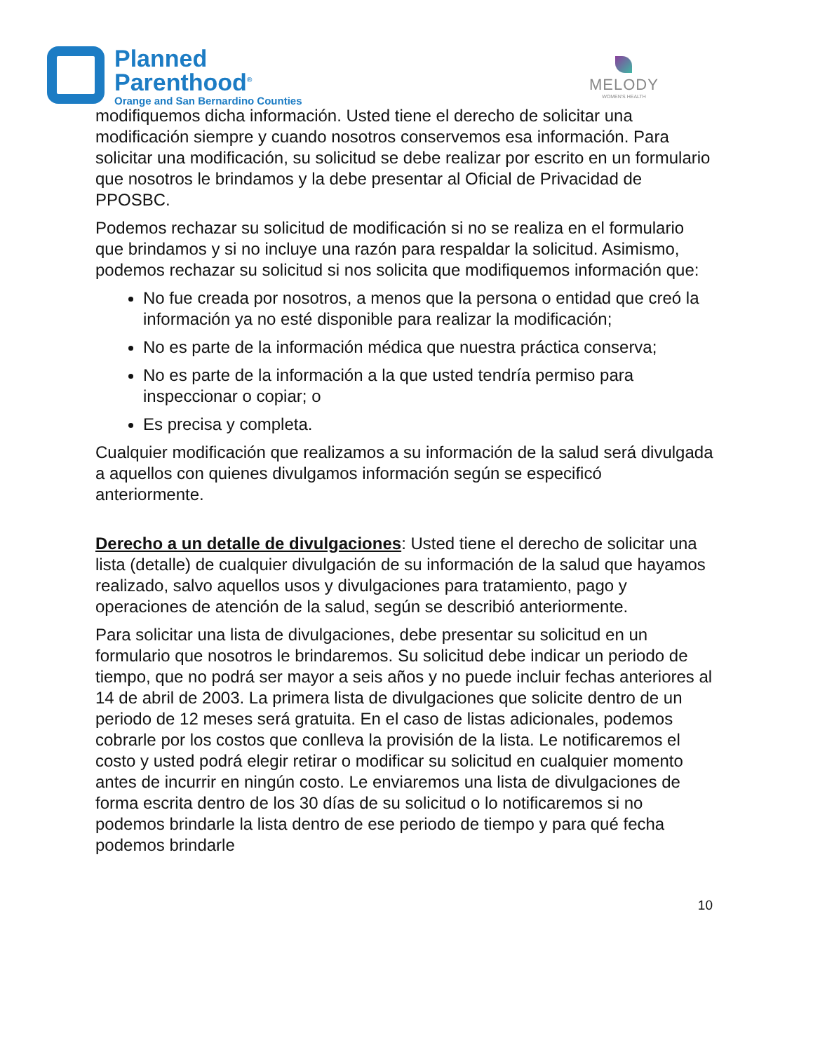Planned
Parenthood<sup>®</sup>
Orange and San Bernardino Counties
MELODY
WOMEN'S HEALTH
modifiquemos dicha información. Usted tiene el derecho de solicitar una modificación siempre y cuando nosotros conservemos esa información. Para solicitar una modificación, su solicitud se debe realizar por escrito en un formulario que nosotros le brindamos y la debe presentar al Oficial de Privacidad de PPOSBC.
Podemos rechazar su solicitud de modificación si no se realiza en el formulario que brindamos y si no incluye una razón para respaldar la solicitud. Asimismo, podemos rechazar su solicitud si nos solicita que modifiquemos información que:
No fue creada por nosotros, a menos que la persona o entidad que creó la información ya no esté disponible para realizar la modificación;
No es parte de la información médica que nuestra práctica conserva;
No es parte de la información a la que usted tendría permiso para inspeccionar o copiar; o
Es precisa y completa.
Cualquier modificación que realizamos a su información de la salud será divulgada a aquellos con quienes divulgamos información según se especificó anteriormente.
Derecho a un detalle de divulgaciones: Usted tiene el derecho de solicitar una lista (detalle) de cualquier divulgación de su información de la salud que hayamos realizado, salvo aquellos usos y divulgaciones para tratamiento, pago y operaciones de atención de la salud, según se describió anteriormente.
Para solicitar una lista de divulgaciones, debe presentar su solicitud en un formulario que nosotros le brindaremos. Su solicitud debe indicar un periodo de tiempo, que no podrá ser mayor a seis años y no puede incluir fechas anteriores al 14 de abril de 2003. La primera lista de divulgaciones que solicite dentro de un periodo de 12 meses será gratuita. En el caso de listas adicionales, podemos cobrarle por los costos que conlleva la provisión de la lista. Le notificaremos el costo y usted podrá elegir retirar o modificar su solicitud en cualquier momento antes de incurrir en ningún costo. Le enviaremos una lista de divulgaciones de forma escrita dentro de los 30 días de su solicitud o lo notificaremos si no podemos brindarle la lista dentro de ese periodo de tiempo y para qué fecha podemos brindarle
10